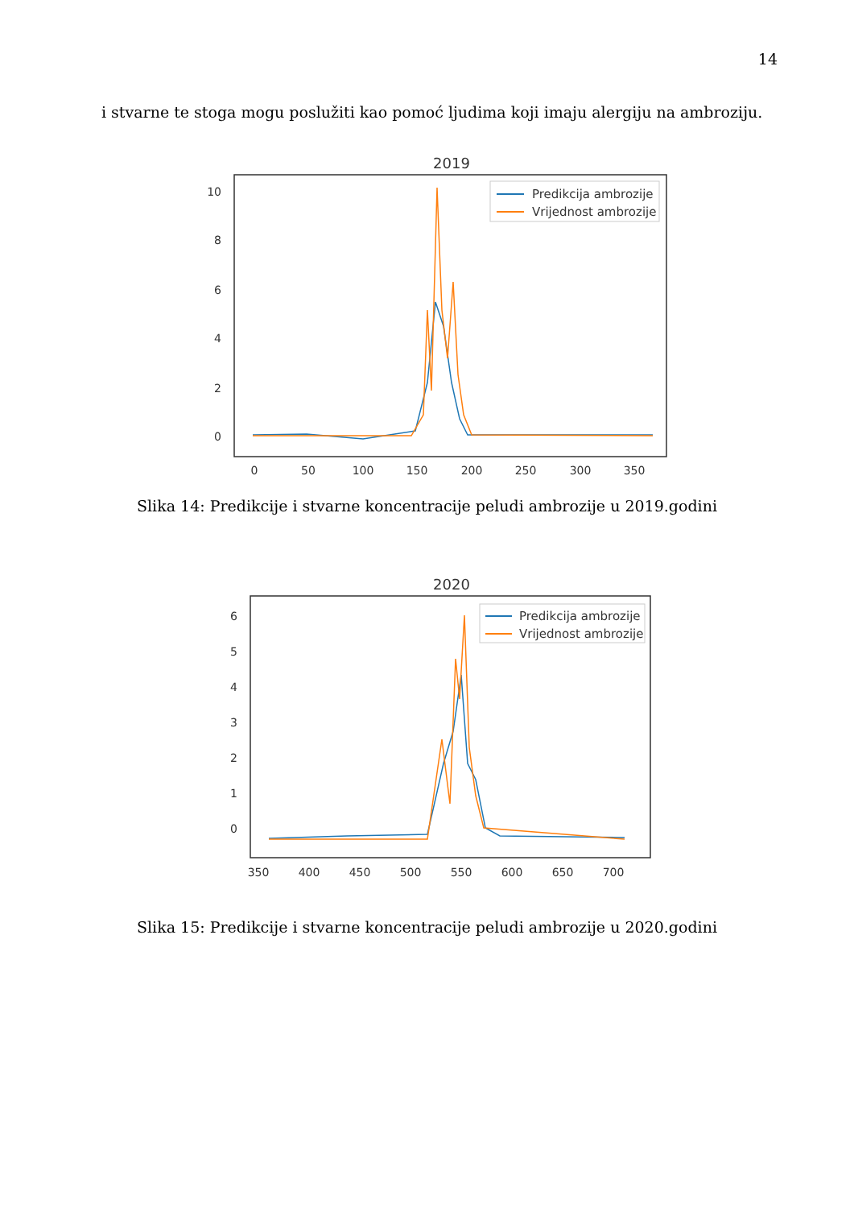14
i stvarne te stoga mogu poslužiti kao pomoć ljudima koji imaju alergiju na ambroziju.
2019
10
8
6
4
2
0
0
50
100
150
200
250
300
350
Predikcija ambrozije
Vrijednost ambrozije
Slika 14: Predikcije i stvarne koncentracije peludi ambrozije u 2019.godini
2020
6
5
4
3
2
1
0
350
400
450
500
550
600
650
700
Predikcija ambrozije
Vrijednost ambrozije
Slika 15: Predikcije i stvarne koncentracije peludi ambrozije u 2020.godini